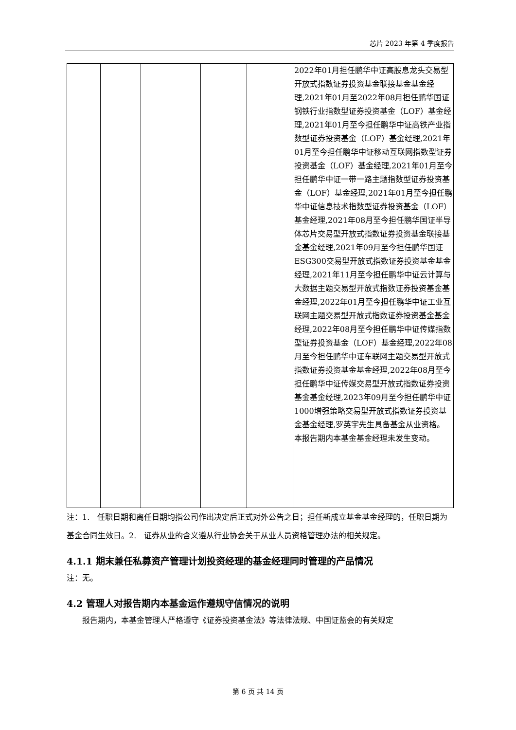芯片 2023 年第 4 季度报告
| | | | | | 2022年01月担任鹏华中证高股息龙头交易型开放式指数证券投资基金联接基金基金经理,2021年01月至2022年08月担任鹏华国证钢铁行业指数型证券投资基金（LOF）基金经理,2021年01月至今担任鹏华中证高铁产业指数型证券投资基金（LOF）基金经理,2021年01月至今担任鹏华中证移动互联网指数型证券投资基金（LOF）基金经理,2021年01月至今担任鹏华中证一带一路主题指数型证券投资基金（LOF）基金经理,2021年01月至今担任鹏华中证信息技术指数型证券投资基金（LOF）基金经理,2021年08月至今担任鹏华国证半导体芯片交易型开放式指数证券投资基金联接基金基金经理,2021年09月至今担任鹏华国证ESG300交易型开放式指数证券投资基金基金经理,2021年11月至今担任鹏华中证云计算与大数据主题交易型开放式指数证券投资基金基金经理,2022年01月至今担任鹏华中证工业互联网主题交易型开放式指数证券投资基金基金经理,2022年08月至今担任鹏华中证传媒指数型证券投资基金（LOF）基金经理,2022年08月至今担任鹏华中证车联网主题交易型开放式指数证券投资基金基金经理,2022年08月至今担任鹏华中证传媒交易型开放式指数证券投资基金基金经理,2023年09月至今担任鹏华中证1000增强策略交易型开放式指数证券投资基金基金经理,罗英宇先生具备基金从业资格。本报告期内本基金基金经理未发生变动。 |
注：1.　任职日期和离任日期均指公司作出决定后正式对外公告之日；担任新成立基金基金经理的，任职日期为基金合同生效日。2.　证券从业的含义遵从行业协会关于从业人员资格管理办法的相关规定。
4.1.1 期末兼任私募资产管理计划投资经理的基金经理同时管理的产品情况
注：无。
4.2 管理人对报告期内本基金运作遵规守信情况的说明
　　报告期内，本基金管理人严格遵守《证券投资基金法》等法律法规、中国证监会的有关规定
第 6 页 共 14 页